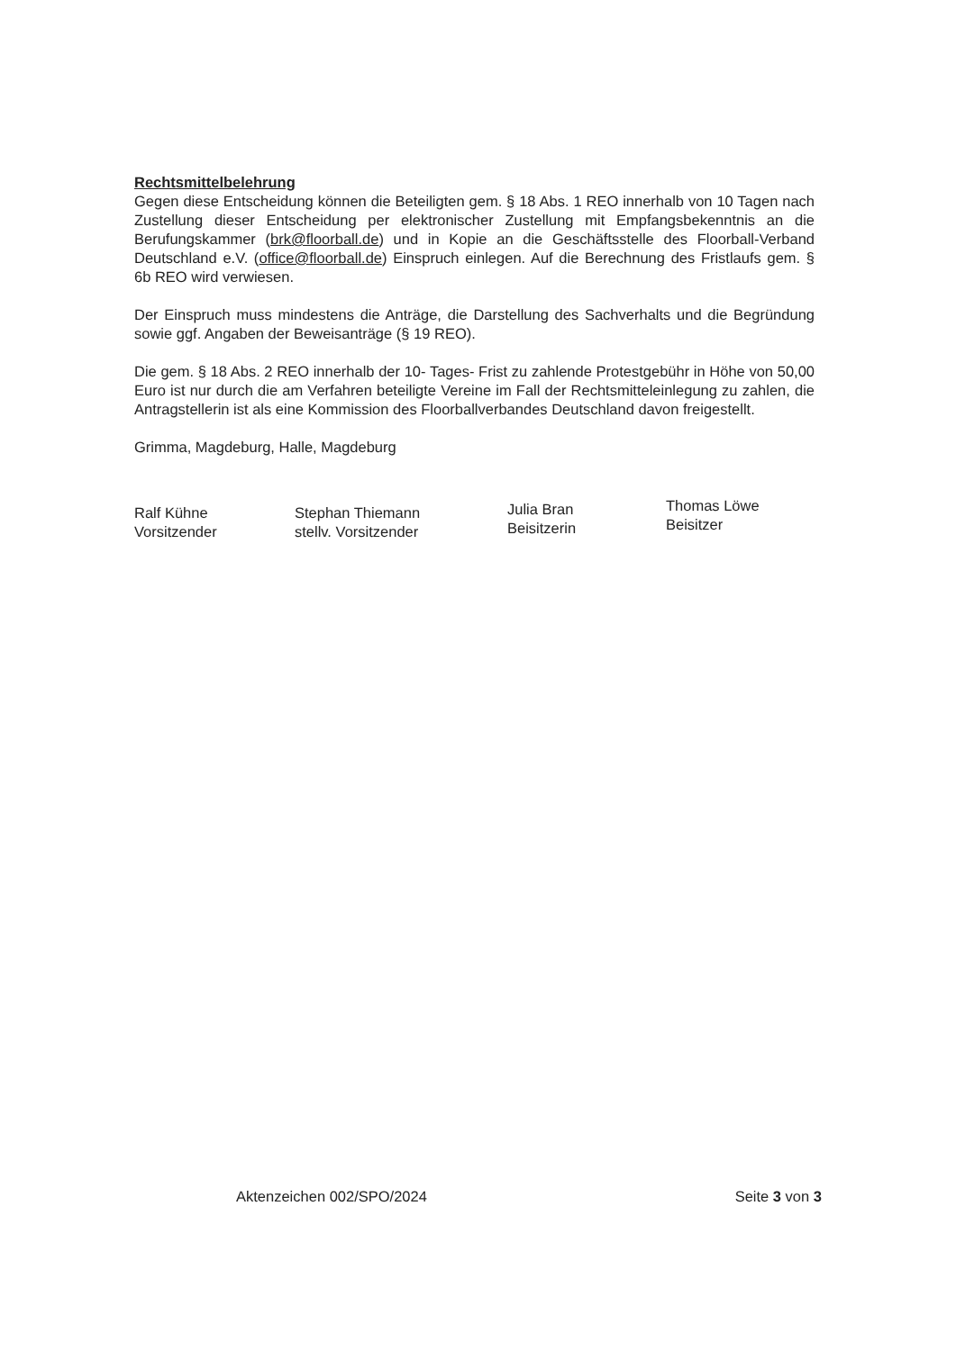Rechtsmittelbelehrung
Gegen diese Entscheidung können die Beteiligten gem. § 18 Abs. 1 REO innerhalb von 10 Tagen nach Zustellung dieser Entscheidung per elektronischer Zustellung mit Empfangsbekenntnis an die Berufungskammer (brk@floorball.de) und in Kopie an die Geschäftsstelle des Floorball-Verband Deutschland e.V. (office@floorball.de) Einspruch einlegen. Auf die Berechnung des Fristlaufs gem. § 6b REO wird verwiesen.
Der Einspruch muss mindestens die Anträge, die Darstellung des Sachverhalts und die Begründung sowie ggf. Angaben der Beweisanträge (§ 19 REO).
Die gem. § 18 Abs. 2 REO innerhalb der 10- Tages- Frist zu zahlende Protestgebühr in Höhe von 50,00 Euro ist nur durch die am Verfahren beteiligte Vereine im Fall der Rechtsmitteleinlegung zu zahlen, die Antragstellerin ist als eine Kommission des Floorballverbandes Deutschland davon freigestellt.
Grimma, Magdeburg, Halle, Magdeburg
Ralf Kühne
Vorsitzender
Stephan Thiemann
stellv. Vorsitzender
Julia Bran
Beisitzerin
Thomas Löwe
Beisitzer
Aktenzeichen 002/SPO/2024 Seite 3 von 3